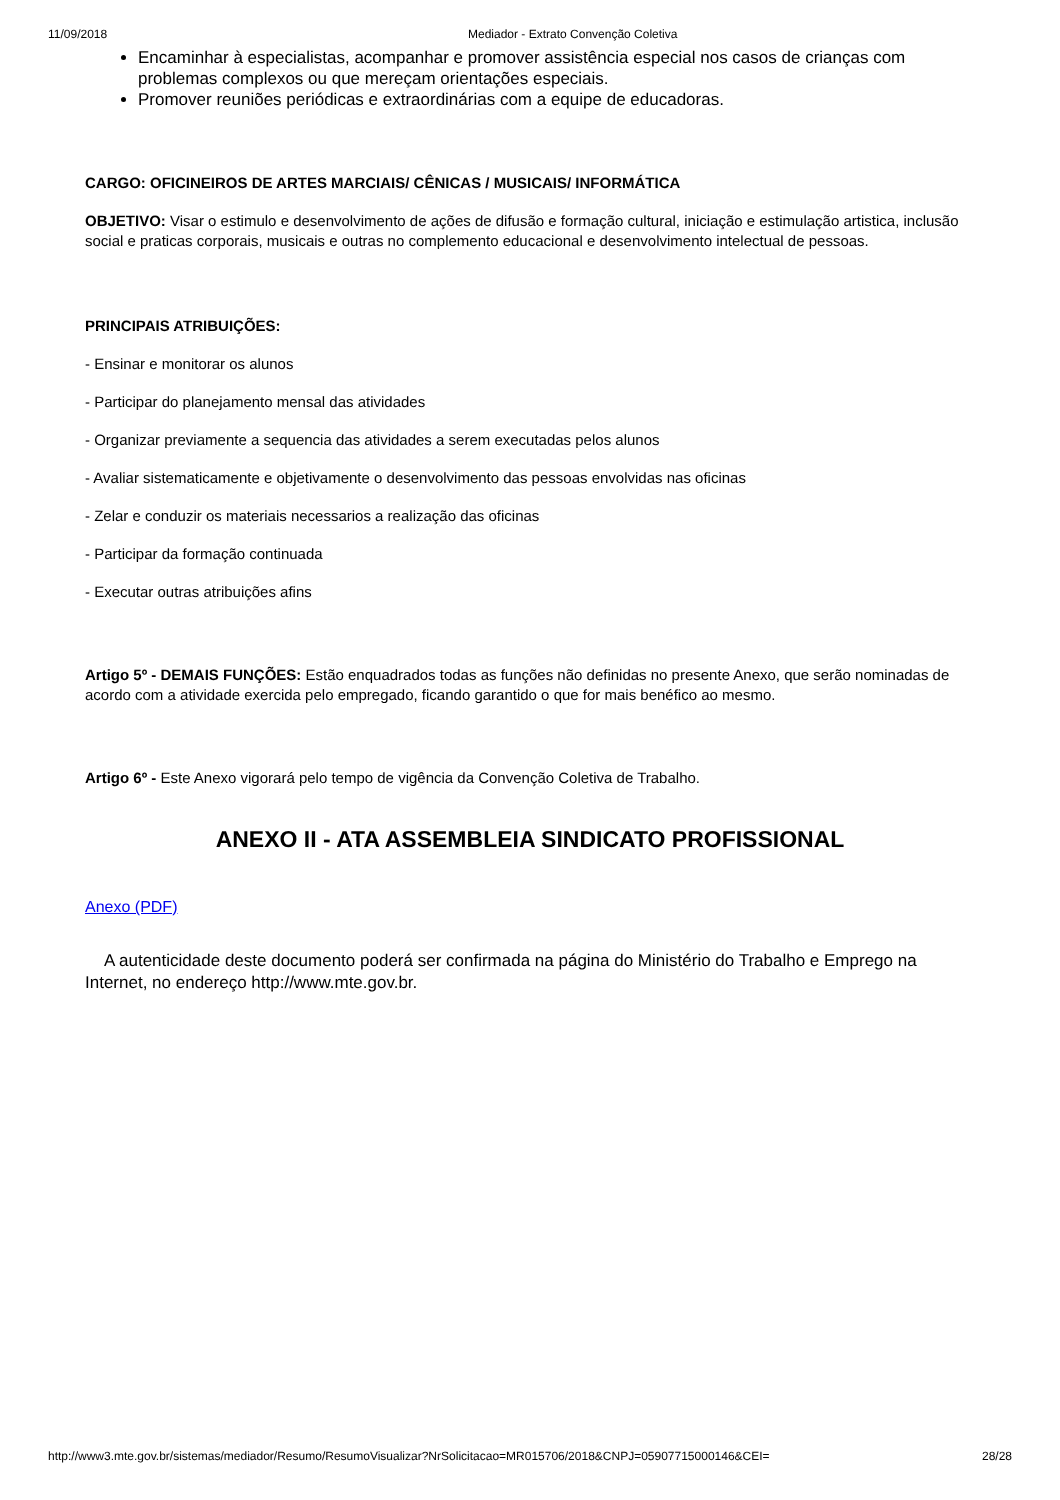11/09/2018 Mediador - Extrato Convenção Coletiva
Encaminhar à especialistas, acompanhar e promover assistência especial nos casos de crianças com problemas complexos ou que mereçam orientações especiais.
Promover reuniões periódicas e extraordinárias com a equipe de educadoras.
CARGO: OFICINEIROS DE ARTES MARCIAIS/ CÊNICAS / MUSICAIS/ INFORMÁTICA
OBJETIVO: Visar o estimulo e desenvolvimento de ações de difusão e formação cultural, iniciação e estimulação artistica, inclusão social e praticas corporais, musicais e outras no complemento educacional e desenvolvimento intelectual de pessoas.
PRINCIPAIS ATRIBUIÇÕES:
- Ensinar e monitorar os alunos
- Participar do planejamento mensal das atividades
- Organizar previamente a sequencia das atividades a serem executadas pelos alunos
- Avaliar sistematicamente e objetivamente o desenvolvimento das pessoas envolvidas nas oficinas
- Zelar e conduzir os materiais necessarios a realização das oficinas
- Participar da formação continuada
- Executar outras atribuições afins
Artigo 5º - DEMAIS FUNÇÕES: Estão enquadrados todas as funções não definidas no presente Anexo, que serão nominadas de acordo com a atividade exercida pelo empregado, ficando garantido o que for mais benéfico ao mesmo.
Artigo 6º - Este Anexo vigorará pelo tempo de vigência da Convenção Coletiva de Trabalho.
ANEXO II - ATA ASSEMBLEIA SINDICATO PROFISSIONAL
Anexo (PDF)
A autenticidade deste documento poderá ser confirmada na página do Ministério do Trabalho e Emprego na Internet, no endereço http://www.mte.gov.br.
http://www3.mte.gov.br/sistemas/mediador/Resumo/ResumoVisualizar?NrSolicitacao=MR015706/2018&CNPJ=05907715000146&CEI= 28/28